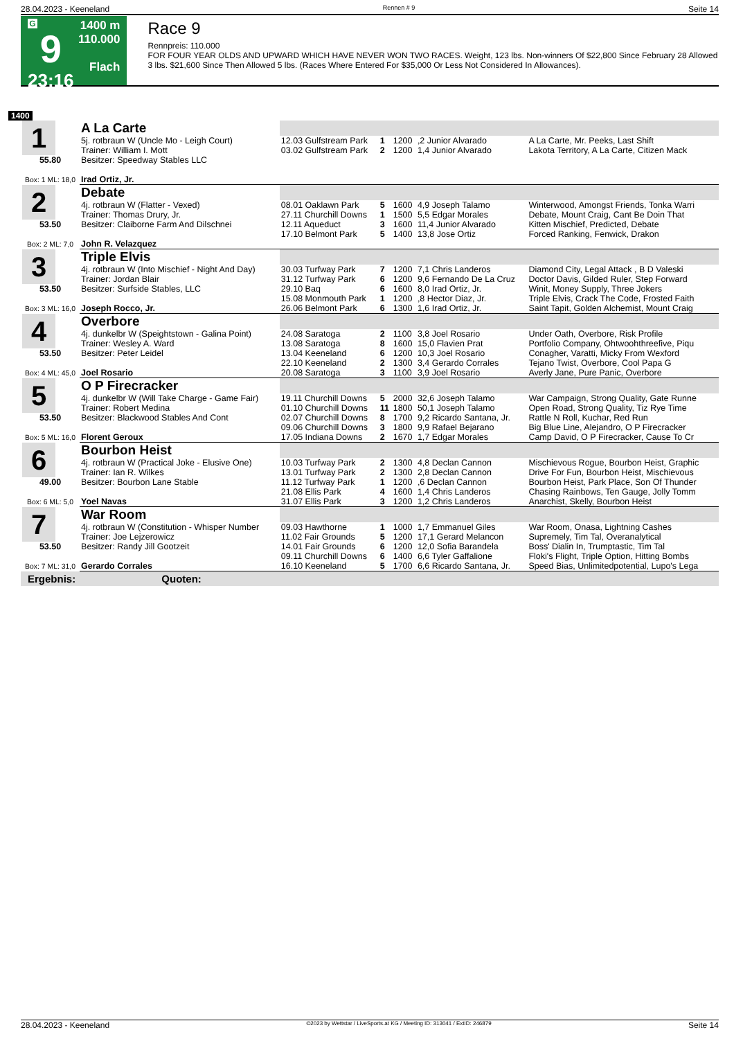28.04.2023 - Keeneland Rennen # 9 Seite 14
G
9
23:16
1400 m
110.000
Flach
Race 9
Rennpreis: 110.000
FOR FOUR YEAR OLDS AND UPWARD WHICH HAVE NEVER WON TWO RACES. Weight, 123 lbs. Non-winners Of $22,800 Since February 28 Allowed 3 lbs. $21,600 Since Then Allowed 5 lbs. (Races Where Entered For $35,000 Or Less Not Considered In Allowances).
1400
| 1 55.80 Box: 1 ML: 18,0 | A La Carte | | | | | |
| | 5j. rotbraun W (Uncle Mo - Leigh Court) | 12.03 Gulfstream Park | 1 | 1200 | ,2 Junior Alvarado | A La Carte, Mr. Peeks, Last Shift |
| | Trainer: William I. Mott | 03.02 Gulfstream Park | 2 | 1200 | 1,4 Junior Alvarado | Lakota Territory, A La Carte, Citizen Mack |
| | Besitzer: Speedway Stables LLC | | | | | |
| | Irad Ortiz, Jr. | | | | | |
| 2 53.50 Box: 2 ML: 7,0 | Debate | | | | | |
| | 4j. rotbraun W (Flatter - Vexed) | 08.01 Oaklawn Park | 5 | 1600 | 4,9 Joseph Talamo | Winterwood, Amongst Friends, Tonka Warri |
| | Trainer: Thomas Drury, Jr. | 27.11 Churchill Downs | 1 | 1500 | 5,5 Edgar Morales | Debate, Mount Craig, Cant Be Doin That |
| | Besitzer: Claiborne Farm And Dilschnei | 12.11 Aqueduct | 3 | 1600 | 11,4 Junior Alvarado | Kitten Mischief, Predicted, Debate |
| | | 17.10 Belmont Park | 5 | 1400 | 13,8 Jose Ortiz | Forced Ranking, Fenwick, Drakon |
| | John R. Velazquez | | | | | |
| 3 53.50 Box: 3 ML: 16,0 | Triple Elvis | | | | | |
| | 4j. rotbraun W (Into Mischief - Night And Day) | 30.03 Turfway Park | 7 | 1200 | 7,1 Chris Landeros | Diamond City, Legal Attack , B D Valeski |
| | Trainer: Jordan Blair | 31.12 Turfway Park | 6 | 1200 | 9,6 Fernando De La Cruz | Doctor Davis, Gilded Ruler, Step Forward |
| | Besitzer: Surfside Stables, LLC | 29.10 Baq | 6 | 1600 | 8,0 Irad Ortiz, Jr. | Winit, Money Supply, Three Jokers |
| | | 15.08 Monmouth Park | 1 | 1200 | ,8 Hector Diaz, Jr. | Triple Elvis, Crack The Code, Frosted Faith |
| | Joseph Rocco, Jr. | 26.06 Belmont Park | 6 | 1300 | 1,6 Irad Ortiz, Jr. | Saint Tapit, Golden Alchemist, Mount Craig |
| 4 53.50 Box: 4 ML: 45,0 | Overbore | | | | | |
| | 4j. dunkelbr W (Speightstown - Galina Point) | 24.08 Saratoga | 2 | 1100 | 3,8 Joel Rosario | Under Oath, Overbore, Risk Profile |
| | Trainer: Wesley A. Ward | 13.08 Saratoga | 8 | 1600 | 15,0 Flavien Prat | Portfolio Company, Ohtwoohthreefive, Piqu |
| | Besitzer: Peter Leidel | 13.04 Keeneland | 6 | 1200 | 10,3 Joel Rosario | Conagher, Varatti, Micky From Wexford |
| | | 22.10 Keeneland | 2 | 1300 | 3,4 Gerardo Corrales | Tejano Twist, Overbore, Cool Papa G |
| | Joel Rosario | 20.08 Saratoga | 3 | 1100 | 3,9 Joel Rosario | Averly Jane, Pure Panic, Overbore |
| 5 53.50 Box: 5 ML: 16,0 | O P Firecracker | | | | | |
| | 4j. dunkelbr W (Will Take Charge - Game Fair) | 19.11 Churchill Downs | 5 | 2000 | 32,6 Joseph Talamo | War Campaign, Strong Quality, Gate Runne |
| | Trainer: Robert Medina | 01.10 Churchill Downs | 11 | 1800 | 50,1 Joseph Talamo | Open Road, Strong Quality, Tiz Rye Time |
| | Besitzer: Blackwood Stables And Cont | 02.07 Churchill Downs | 8 | 1700 | 9,2 Ricardo Santana, Jr. | Rattle N Roll, Kuchar, Red Run |
| | | 09.06 Churchill Downs | 3 | 1800 | 9,9 Rafael Bejarano | Big Blue Line, Alejandro, O P Firecracker |
| | Florent Geroux | 17.05 Indiana Downs | 2 | 1670 | 1,7 Edgar Morales | Camp David, O P Firecracker, Cause To Cr |
| 6 49.00 Box: 6 ML: 5,0 | Bourbon Heist | | | | | |
| | 4j. rotbraun W (Practical Joke - Elusive One) | 10.03 Turfway Park | 2 | 1300 | 4,8 Declan Cannon | Mischievous Rogue, Bourbon Heist, Graphic |
| | Trainer: Ian R. Wilkes | 13.01 Turfway Park | 2 | 1300 | 2,8 Declan Cannon | Drive For Fun, Bourbon Heist, Mischievous |
| | Besitzer: Bourbon Lane Stable | 11.12 Turfway Park | 1 | 1200 | ,6 Declan Cannon | Bourbon Heist, Park Place, Son Of Thunder |
| | | 21.08 Ellis Park | 4 | 1600 | 1,4 Chris Landeros | Chasing Rainbows, Ten Gauge, Jolly Tomm |
| | Yoel Navas | 31.07 Ellis Park | 3 | 1200 | 1,2 Chris Landeros | Anarchist, Skelly, Bourbon Heist |
| 7 53.50 Box: 7 ML: 31,0 | War Room | | | | | |
| | 4j. rotbraun W (Constitution - Whisper Number | 09.03 Hawthorne | 1 | 1000 | 1,7 Emmanuel Giles | War Room, Onasa, Lightning Cashes |
| | Trainer: Joe Lejzerowicz | 11.02 Fair Grounds | 5 | 1200 | 17,1 Gerard Melancon | Supremely, Tim Tal, Overanalytical |
| | Besitzer: Randy Jill Gootzeit | 14.01 Fair Grounds | 6 | 1200 | 12,0 Sofia Barandela | Boss' Dialin In, Trumptastic, Tim Tal |
| | | 09.11 Churchill Downs | 6 | 1400 | 6,6 Tyler Gaffalione | Floki's Flight, Triple Option, Hitting Bombs |
| | Gerardo Corrales | 16.10 Keeneland | 5 | 1700 | 6,6 Ricardo Santana, Jr. | Speed Bias, Unlimitedpotential, Lupo's Lega |
Ergebnis: Quoten:
28.04.2023 - Keeneland ©2023 by Wettstar / LiveSports.at KG / Meeting ID: 313041 / ExtID: 246879 Seite 14